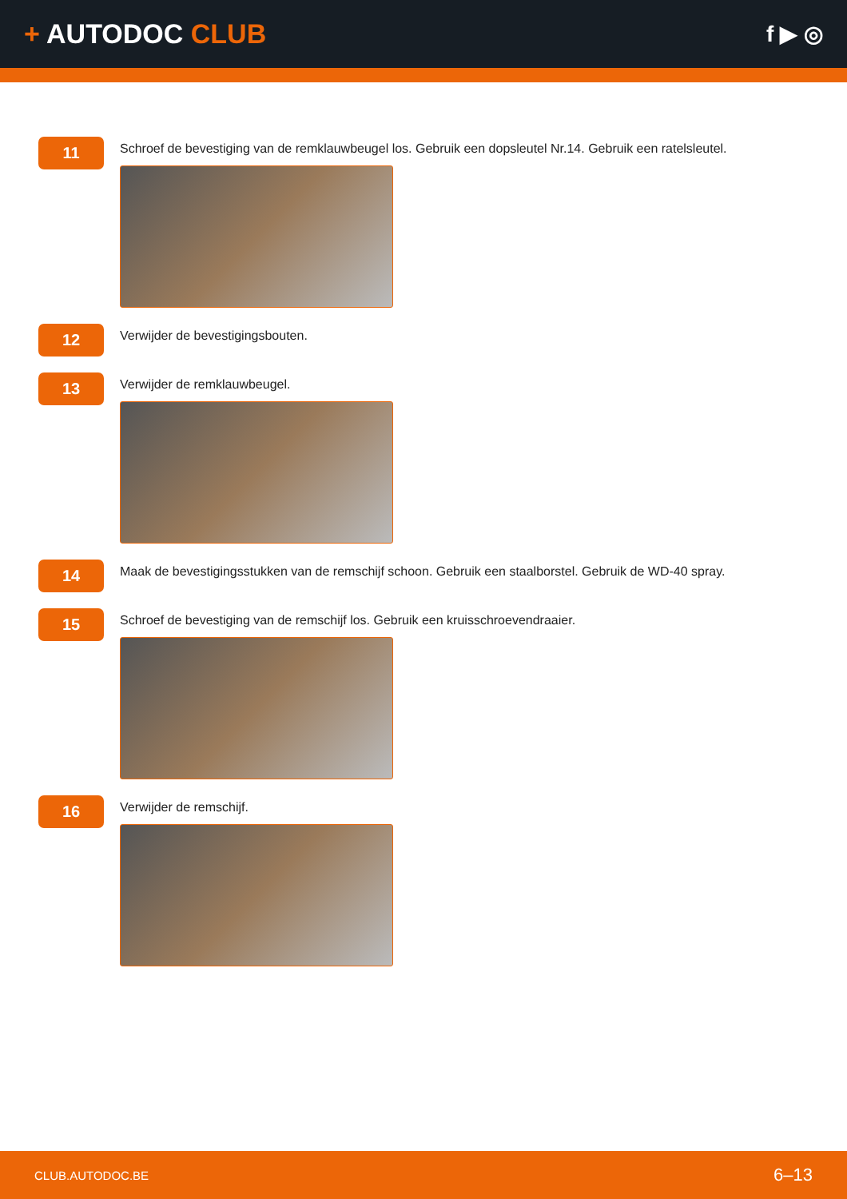+ AUTODOC CLUB
f ▶ ◎
11
Schroef de bevestiging van de remklauwbeugel los. Gebruik een dopsleutel Nr.14. Gebruik een ratelsleutel.
12
Verwijder de bevestigingsbouten.
13
Verwijder de remklauwbeugel.
14
Maak de bevestigingsstukken van de remschijf schoon. Gebruik een staalborstel. Gebruik de WD-40 spray.
15
Schroef de bevestiging van de remschijf los. Gebruik een kruisschroevendraaier.
16
Verwijder de remschijf.
CLUB.AUTODOC.BE 6–13